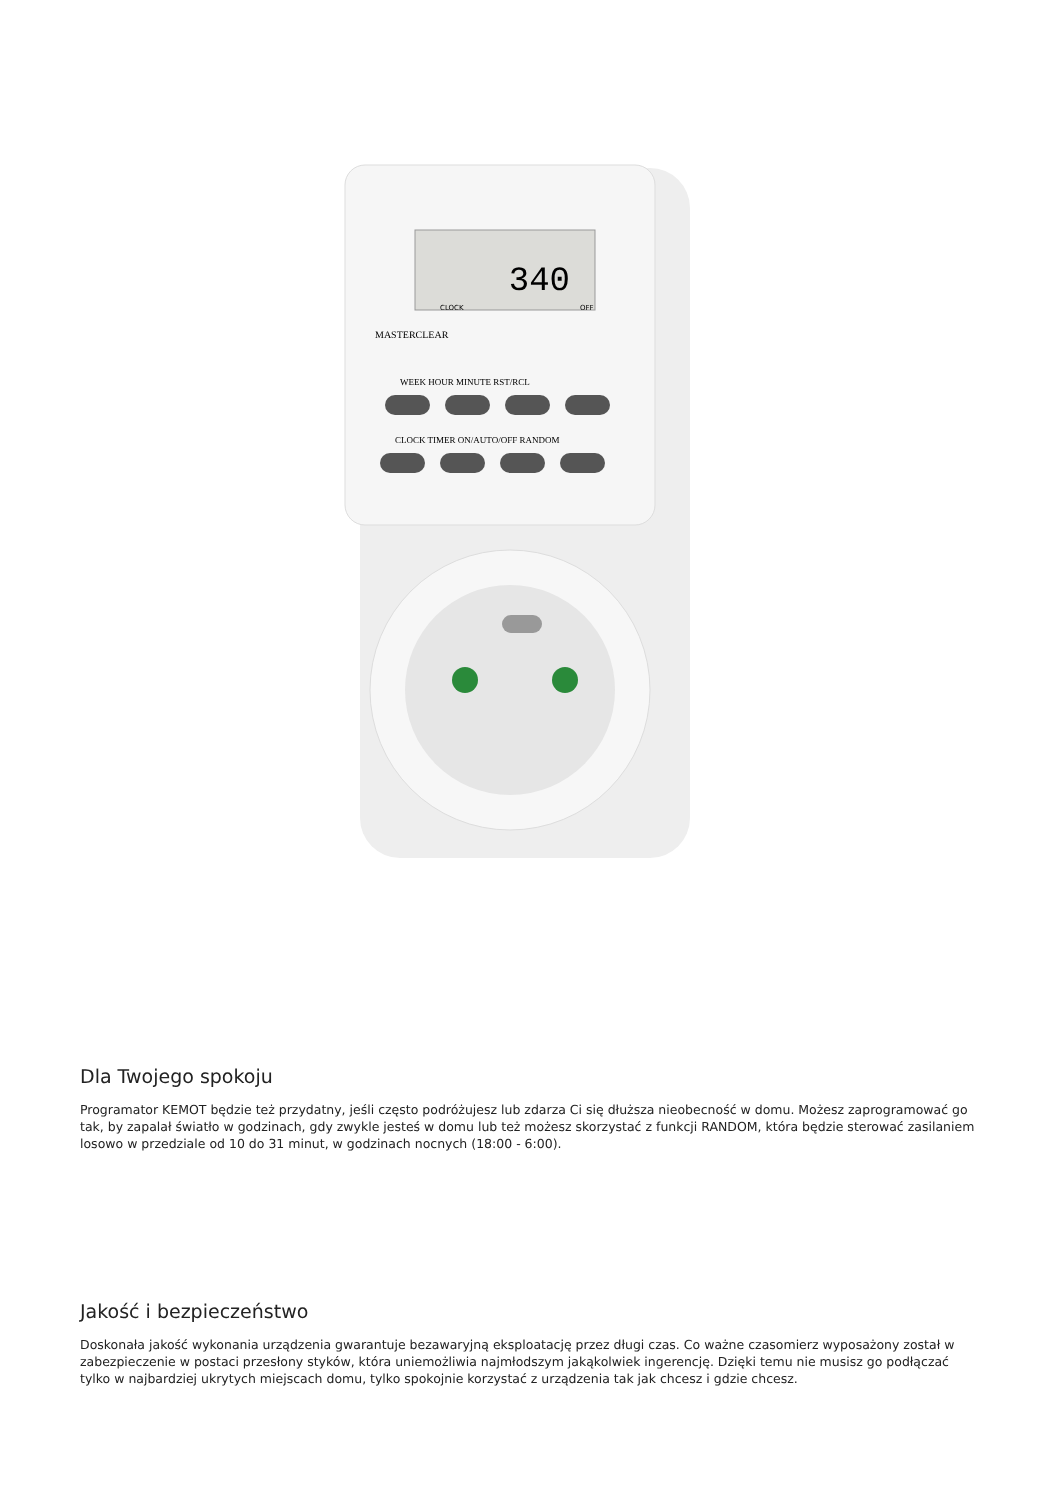340
CLOCK
OFF
MASTERCLEAR
WEEK HOUR MINUTE RST/RCL
CLOCK TIMER ON/AUTO/OFF RANDOM
Dla Twojego spokoju
Programator KEMOT będzie też przydatny, jeśli często podróżujesz lub zdarza Ci się dłuższa nieobecność w domu. Możesz zaprogramować go tak, by zapalał światło w godzinach, gdy zwykle jesteś w domu lub też możesz skorzystać z funkcji RANDOM, która będzie sterować zasilaniem losowo w przedziale od 10 do 31 minut, w godzinach nocnych (18:00 - 6:00).
Jakość i bezpieczeństwo
Doskonała jakość wykonania urządzenia gwarantuje bezawaryjną eksploatację przez długi czas. Co ważne czasomierz wyposażony został w zabezpieczenie w postaci przesłony styków, która uniemożliwia najmłodszym jakąkolwiek ingerencję. Dzięki temu nie musisz go podłączać tylko w najbardziej ukrytych miejscach domu, tylko spokojnie korzystać z urządzenia tak jak chcesz i gdzie chcesz.